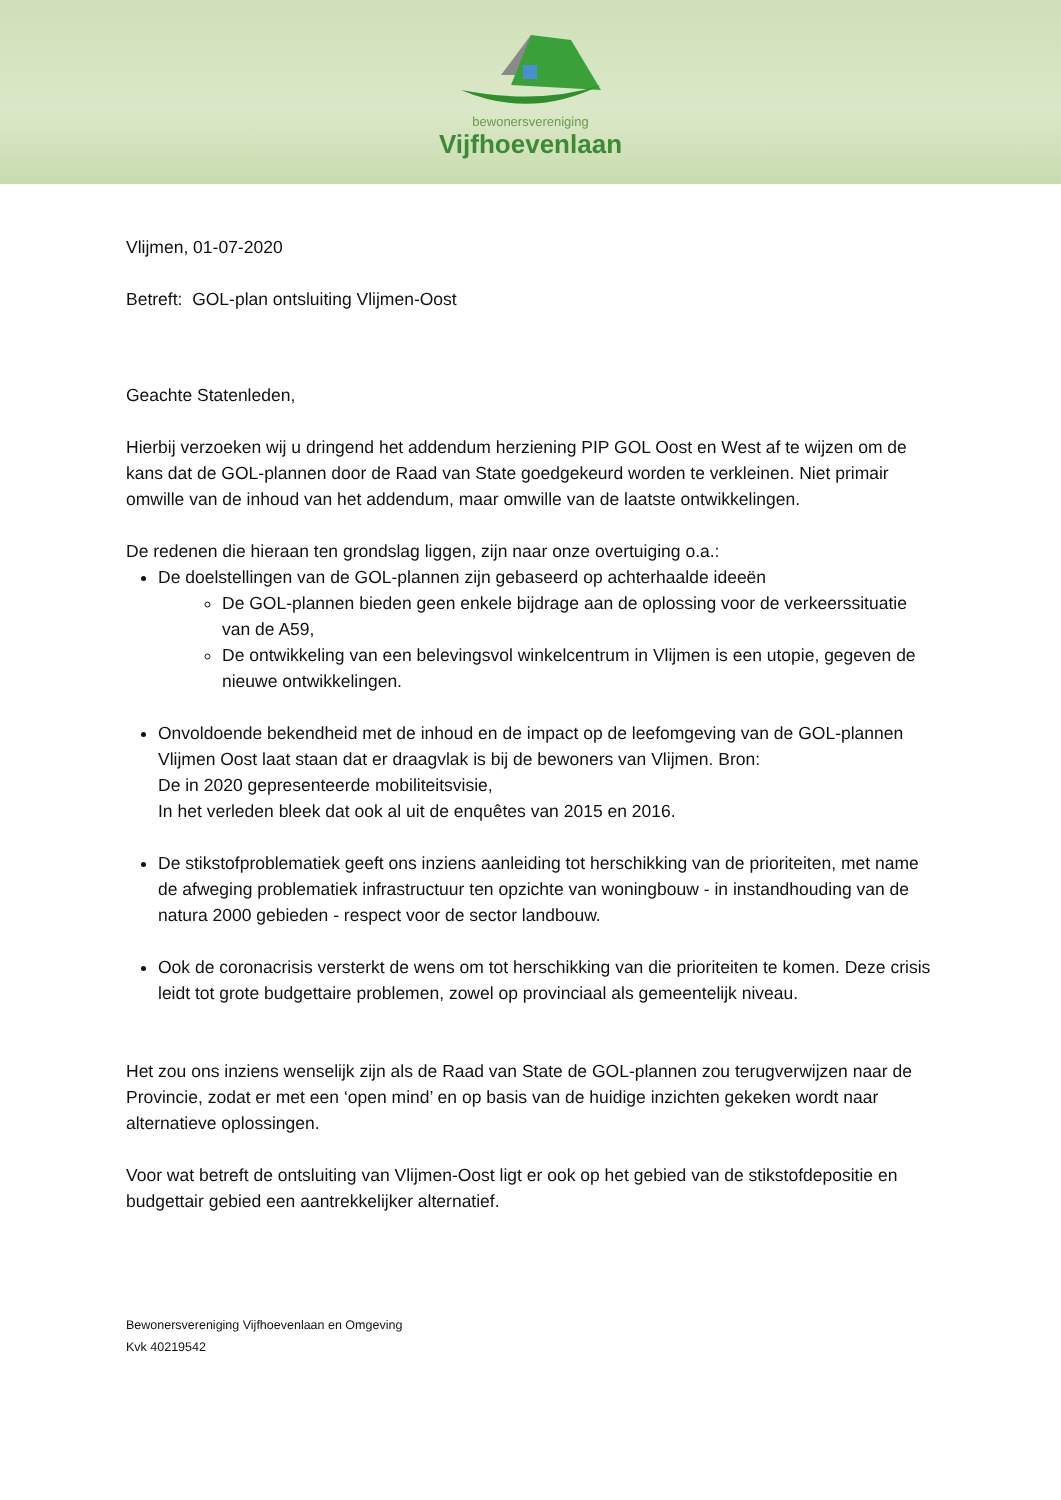bewonersvereniging
Vijfhoevenlaan
Vlijmen, 01-07-2020
Betreft: GOL-plan ontsluiting Vlijmen-Oost
Geachte Statenleden,
Hierbij verzoeken wij u dringend het addendum herziening PIP GOL Oost en West af te wijzen om de kans dat de GOL-plannen door de Raad van State goedgekeurd worden te verkleinen. Niet primair omwille van de inhoud van het addendum, maar omwille van de laatste ontwikkelingen.
De redenen die hieraan ten grondslag liggen, zijn naar onze overtuiging o.a.:
De doelstellingen van de GOL-plannen zijn gebaseerd op achterhaalde ideeën
De GOL-plannen bieden geen enkele bijdrage aan de oplossing voor de verkeerssituatie van de A59,
De ontwikkeling van een belevingsvol winkelcentrum in Vlijmen is een utopie, gegeven de nieuwe ontwikkelingen.
Onvoldoende bekendheid met de inhoud en de impact op de leefomgeving van de GOL-plannen Vlijmen Oost laat staan dat er draagvlak is bij de bewoners van Vlijmen. Bron:
De in 2020 gepresenteerde mobiliteitsvisie,
In het verleden bleek dat ook al uit de enquêtes van 2015 en 2016.
De stikstofproblematiek geeft ons inziens aanleiding tot herschikking van de prioriteiten, met name de afweging problematiek infrastructuur ten opzichte van woningbouw - in instandhouding van de natura 2000 gebieden - respect voor de sector landbouw.
Ook de coronacrisis versterkt de wens om tot herschikking van die prioriteiten te komen. Deze crisis leidt tot grote budgettaire problemen, zowel op provinciaal als gemeentelijk niveau.
Het zou ons inziens wenselijk zijn als de Raad van State de GOL-plannen zou terugverwijzen naar de Provincie, zodat er met een ‘open mind’ en op basis van de huidige inzichten gekeken wordt naar alternatieve oplossingen.
Voor wat betreft de ontsluiting van Vlijmen-Oost ligt er ook op het gebied van de stikstofdepositie en budgettair gebied een aantrekkelijker alternatief.
Bewonersvereniging Vijfhoevenlaan en Omgeving
Kvk 40219542